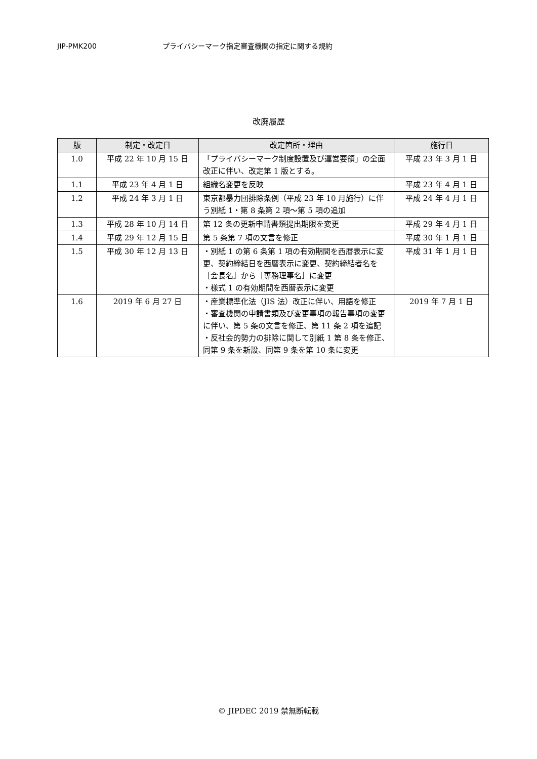JIP-PMK200 プライバシーマーク指定審査機関の指定に関する規約
改廃履歴
| 版 | 制定・改定日 | 改定箇所・理由 | 施行日 |
| --- | --- | --- | --- |
| 1.0 | 平成 22 年 10 月 15 日 | 「プライバシーマーク制度設置及び運営要領」の全面改正に伴い、改定第 1 版とする。 | 平成 23 年 3 月 1 日 |
| 1.1 | 平成 23 年 4 月 1 日 | 組織名変更を反映 | 平成 23 年 4 月 1 日 |
| 1.2 | 平成 24 年 3 月 1 日 | 東京都暴力団排除条例（平成 23 年 10 月施行）に伴う別紙 1・第 8 条第 2 項～第 5 項の追加 | 平成 24 年 4 月 1 日 |
| 1.3 | 平成 28 年 10 月 14 日 | 第 12 条の更新申請書類提出期限を変更 | 平成 29 年 4 月 1 日 |
| 1.4 | 平成 29 年 12 月 15 日 | 第 5 条第 7 項の文言を修正 | 平成 30 年 1 月 1 日 |
| 1.5 | 平成 30 年 12 月 13 日 | ・別紙 1 の第 6 条第 1 項の有効期間を西暦表示に変更、契約締結日を西暦表示に変更、契約締結者名を［会長名］から［専務理事名］に変更 ・様式 1 の有効期間を西暦表示に変更 | 平成 31 年 1 月 1 日 |
| 1.6 | 2019 年 6 月 27 日 | ・産業標準化法（JIS 法）改正に伴い、用語を修正 ・審査機関の申請書類及び変更事項の報告事項の変更に伴い、第 5 条の文言を修正、第 11 条 2 項を追記 ・反社会的勢力の排除に関して別紙 1 第 8 条を修正、同第 9 条を新設、同第 9 条を第 10 条に変更 | 2019 年 7 月 1 日 |
© JIPDEC 2019 禁無断転載